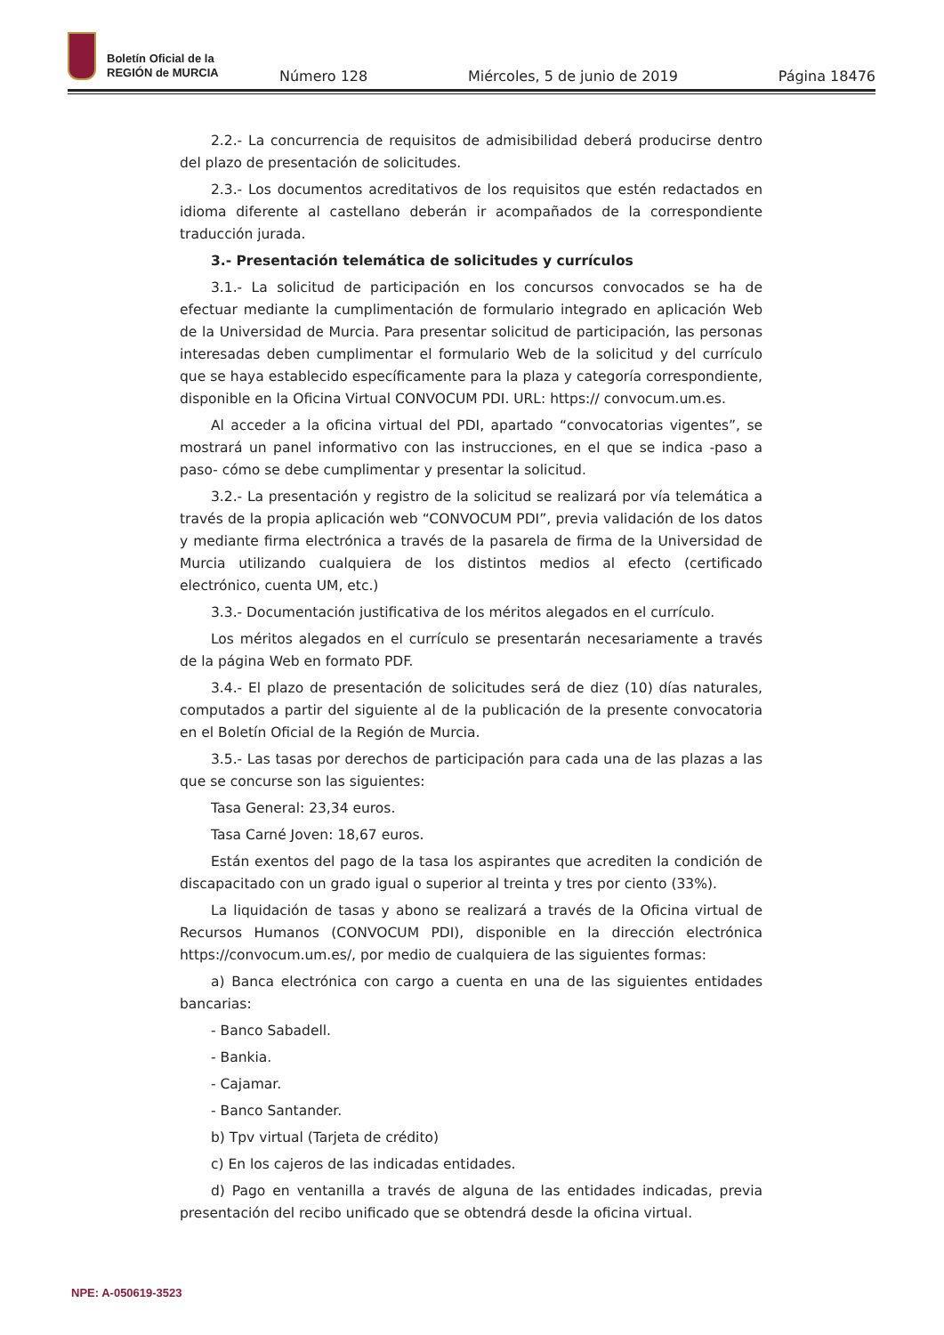Boletín Oficial de la
REGIÓN de MURCIA
Número 128 Miércoles, 5 de junio de 2019 Página 18476
2.2.- La concurrencia de requisitos de admisibilidad deberá producirse dentro del plazo de presentación de solicitudes.
2.3.- Los documentos acreditativos de los requisitos que estén redactados en idioma diferente al castellano deberán ir acompañados de la correspondiente traducción jurada.
3.- Presentación telemática de solicitudes y currículos
3.1.- La solicitud de participación en los concursos convocados se ha de efectuar mediante la cumplimentación de formulario integrado en aplicación Web de la Universidad de Murcia. Para presentar solicitud de participación, las personas interesadas deben cumplimentar el formulario Web de la solicitud y del currículo que se haya establecido específicamente para la plaza y categoría correspondiente, disponible en la Oficina Virtual CONVOCUM PDI. URL: https:// convocum.um.es.
Al acceder a la oficina virtual del PDI, apartado “convocatorias vigentes”, se mostrará un panel informativo con las instrucciones, en el que se indica -paso a paso- cómo se debe cumplimentar y presentar la solicitud.
3.2.- La presentación y registro de la solicitud se realizará por vía telemática a través de la propia aplicación web “CONVOCUM PDI”, previa validación de los datos y mediante firma electrónica a través de la pasarela de firma de la Universidad de Murcia utilizando cualquiera de los distintos medios al efecto (certificado electrónico, cuenta UM, etc.)
3.3.- Documentación justificativa de los méritos alegados en el currículo.
Los méritos alegados en el currículo se presentarán necesariamente a través de la página Web en formato PDF.
3.4.- El plazo de presentación de solicitudes será de diez (10) días naturales, computados a partir del siguiente al de la publicación de la presente convocatoria en el Boletín Oficial de la Región de Murcia.
3.5.- Las tasas por derechos de participación para cada una de las plazas a las que se concurse son las siguientes:
Tasa General: 23,34 euros.
Tasa Carné Joven: 18,67 euros.
Están exentos del pago de la tasa los aspirantes que acrediten la condición de discapacitado con un grado igual o superior al treinta y tres por ciento (33%).
La liquidación de tasas y abono se realizará a través de la Oficina virtual de Recursos Humanos (CONVOCUM PDI), disponible en la dirección electrónica https://convocum.um.es/, por medio de cualquiera de las siguientes formas:
a) Banca electrónica con cargo a cuenta en una de las siguientes entidades bancarias:
- Banco Sabadell.
- Bankia.
- Cajamar.
- Banco Santander.
b) Tpv virtual (Tarjeta de crédito)
c) En los cajeros de las indicadas entidades.
d) Pago en ventanilla a través de alguna de las entidades indicadas, previa presentación del recibo unificado que se obtendrá desde la oficina virtual.
NPE: A-050619-3523